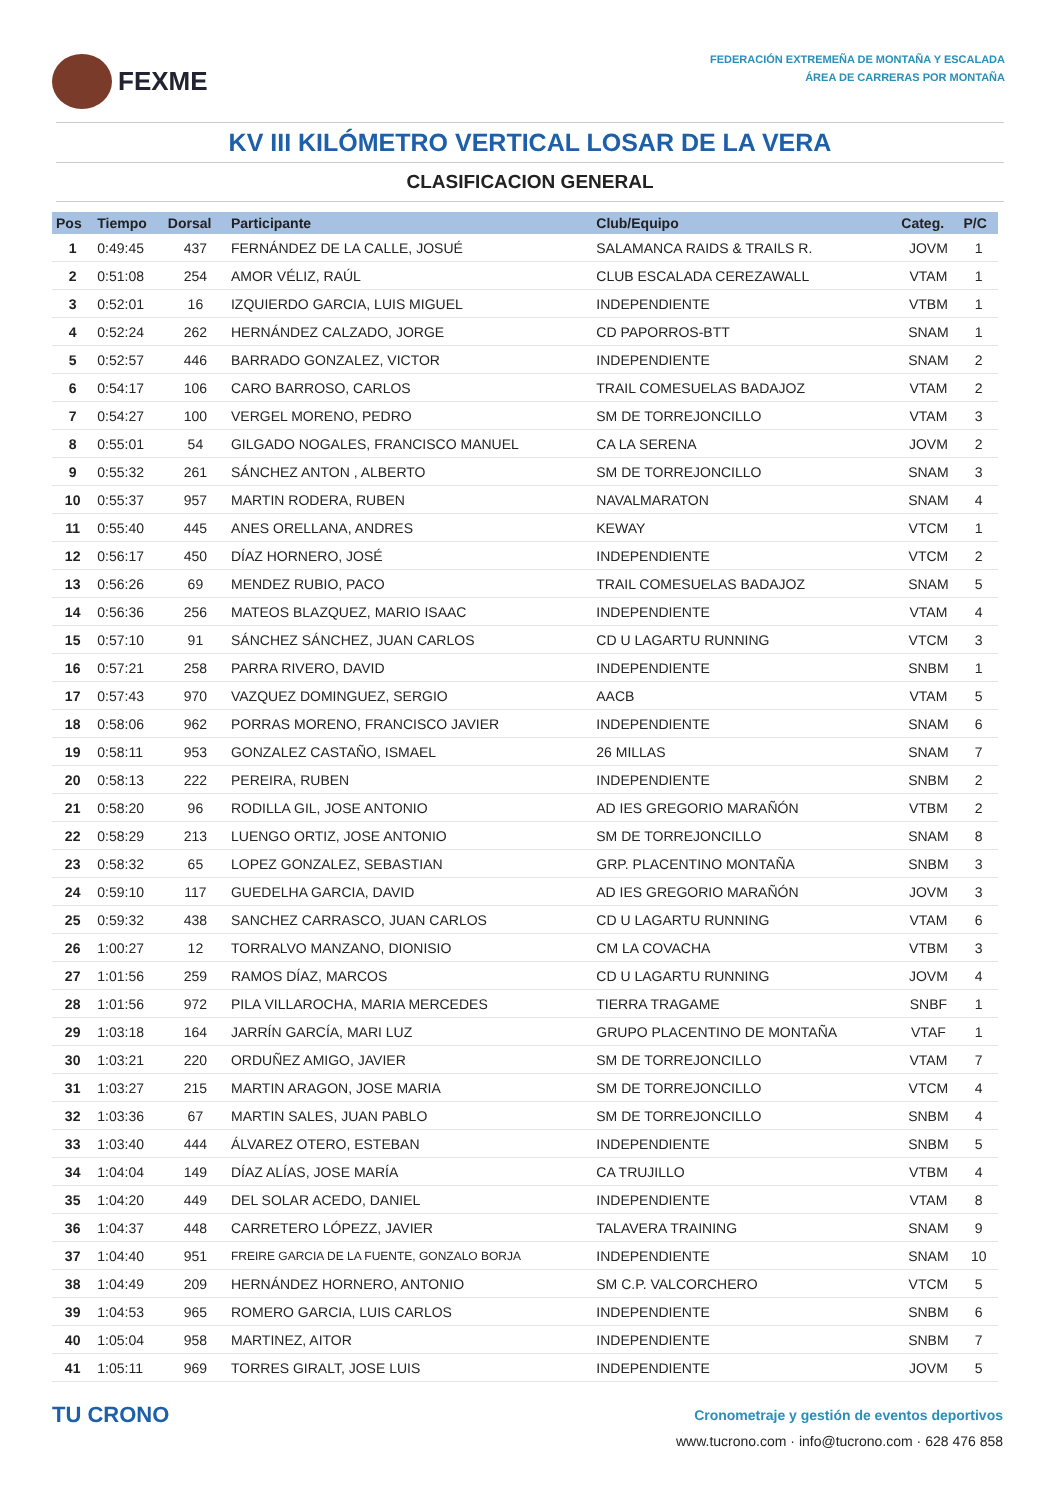FEXME
FEDERACIÓN EXTREMEÑA DE MONTAÑA Y ESCALADA
ÁREA DE CARRERAS POR MONTAÑA
KV III KILÓMETRO VERTICAL LOSAR DE LA VERA
CLASIFICACION GENERAL
| Pos | Tiempo | Dorsal | Participante | Club/Equipo | Categ. | P/C |
| --- | --- | --- | --- | --- | --- | --- |
| 1 | 0:49:45 | 437 | FERNÁNDEZ DE LA CALLE, JOSUÉ | SALAMANCA RAIDS & TRAILS R. | JOVM | 1 |
| 2 | 0:51:08 | 254 | AMOR VÉLIZ, RAÚL | CLUB ESCALADA CEREZAWALL | VTAM | 1 |
| 3 | 0:52:01 | 16 | IZQUIERDO GARCIA, LUIS MIGUEL | INDEPENDIENTE | VTBM | 1 |
| 4 | 0:52:24 | 262 | HERNÁNDEZ CALZADO, JORGE | CD PAPORROS-BTT | SNAM | 1 |
| 5 | 0:52:57 | 446 | BARRADO GONZALEZ, VICTOR | INDEPENDIENTE | SNAM | 2 |
| 6 | 0:54:17 | 106 | CARO BARROSO, CARLOS | TRAIL COMESUELAS BADAJOZ | VTAM | 2 |
| 7 | 0:54:27 | 100 | VERGEL MORENO, PEDRO | SM DE TORREJONCILLO | VTAM | 3 |
| 8 | 0:55:01 | 54 | GILGADO NOGALES, FRANCISCO MANUEL | CA LA SERENA | JOVM | 2 |
| 9 | 0:55:32 | 261 | SÁNCHEZ ANTON , ALBERTO | SM DE TORREJONCILLO | SNAM | 3 |
| 10 | 0:55:37 | 957 | MARTIN RODERA, RUBEN | NAVALMARATON | SNAM | 4 |
| 11 | 0:55:40 | 445 | ANES ORELLANA, ANDRES | KEWAY | VTCM | 1 |
| 12 | 0:56:17 | 450 | DÍAZ HORNERO, JOSÉ | INDEPENDIENTE | VTCM | 2 |
| 13 | 0:56:26 | 69 | MENDEZ RUBIO, PACO | TRAIL COMESUELAS BADAJOZ | SNAM | 5 |
| 14 | 0:56:36 | 256 | MATEOS BLAZQUEZ, MARIO ISAAC | INDEPENDIENTE | VTAM | 4 |
| 15 | 0:57:10 | 91 | SÁNCHEZ SÁNCHEZ, JUAN CARLOS | CD U LAGARTU RUNNING | VTCM | 3 |
| 16 | 0:57:21 | 258 | PARRA RIVERO, DAVID | INDEPENDIENTE | SNBM | 1 |
| 17 | 0:57:43 | 970 | VAZQUEZ DOMINGUEZ, SERGIO | AACB | VTAM | 5 |
| 18 | 0:58:06 | 962 | PORRAS MORENO, FRANCISCO JAVIER | INDEPENDIENTE | SNAM | 6 |
| 19 | 0:58:11 | 953 | GONZALEZ CASTAÑO, ISMAEL | 26 MILLAS | SNAM | 7 |
| 20 | 0:58:13 | 222 | PEREIRA, RUBEN | INDEPENDIENTE | SNBM | 2 |
| 21 | 0:58:20 | 96 | RODILLA GIL, JOSE ANTONIO | AD IES GREGORIO MARAÑÓN | VTBM | 2 |
| 22 | 0:58:29 | 213 | LUENGO ORTIZ, JOSE ANTONIO | SM DE TORREJONCILLO | SNAM | 8 |
| 23 | 0:58:32 | 65 | LOPEZ GONZALEZ, SEBASTIAN | GRP. PLACENTINO MONTAÑA | SNBM | 3 |
| 24 | 0:59:10 | 117 | GUEDELHA GARCIA, DAVID | AD IES GREGORIO MARAÑÓN | JOVM | 3 |
| 25 | 0:59:32 | 438 | SANCHEZ CARRASCO, JUAN CARLOS | CD U LAGARTU RUNNING | VTAM | 6 |
| 26 | 1:00:27 | 12 | TORRALVO MANZANO, DIONISIO | CM LA COVACHA | VTBM | 3 |
| 27 | 1:01:56 | 259 | RAMOS DÍAZ, MARCOS | CD U LAGARTU RUNNING | JOVM | 4 |
| 28 | 1:01:56 | 972 | PILA VILLAROCHA, MARIA MERCEDES | TIERRA TRAGAME | SNBF | 1 |
| 29 | 1:03:18 | 164 | JARRÍN GARCÍA, MARI LUZ | GRUPO PLACENTINO DE MONTAÑA | VTAF | 1 |
| 30 | 1:03:21 | 220 | ORDUÑEZ AMIGO, JAVIER | SM DE TORREJONCILLO | VTAM | 7 |
| 31 | 1:03:27 | 215 | MARTIN ARAGON, JOSE MARIA | SM DE TORREJONCILLO | VTCM | 4 |
| 32 | 1:03:36 | 67 | MARTIN SALES, JUAN PABLO | SM DE TORREJONCILLO | SNBM | 4 |
| 33 | 1:03:40 | 444 | ÁLVAREZ OTERO, ESTEBAN | INDEPENDIENTE | SNBM | 5 |
| 34 | 1:04:04 | 149 | DÍAZ ALÍAS, JOSE MARÍA | CA TRUJILLO | VTBM | 4 |
| 35 | 1:04:20 | 449 | DEL SOLAR ACEDO, DANIEL | INDEPENDIENTE | VTAM | 8 |
| 36 | 1:04:37 | 448 | CARRETERO LÓPEZZ, JAVIER | TALAVERA TRAINING | SNAM | 9 |
| 37 | 1:04:40 | 951 | FREIRE GARCIA DE LA FUENTE, GONZALO BORJA | INDEPENDIENTE | SNAM | 10 |
| 38 | 1:04:49 | 209 | HERNÁNDEZ HORNERO, ANTONIO | SM C.P. VALCORCHERO | VTCM | 5 |
| 39 | 1:04:53 | 965 | ROMERO GARCIA, LUIS CARLOS | INDEPENDIENTE | SNBM | 6 |
| 40 | 1:05:04 | 958 | MARTINEZ, AITOR | INDEPENDIENTE | SNBM | 7 |
| 41 | 1:05:11 | 969 | TORRES GIRALT, JOSE LUIS | INDEPENDIENTE | JOVM | 5 |
TU CRONO
Cronometraje y gestión de eventos deportivos
www.tucrono.com · info@tucrono.com · 628 476 858